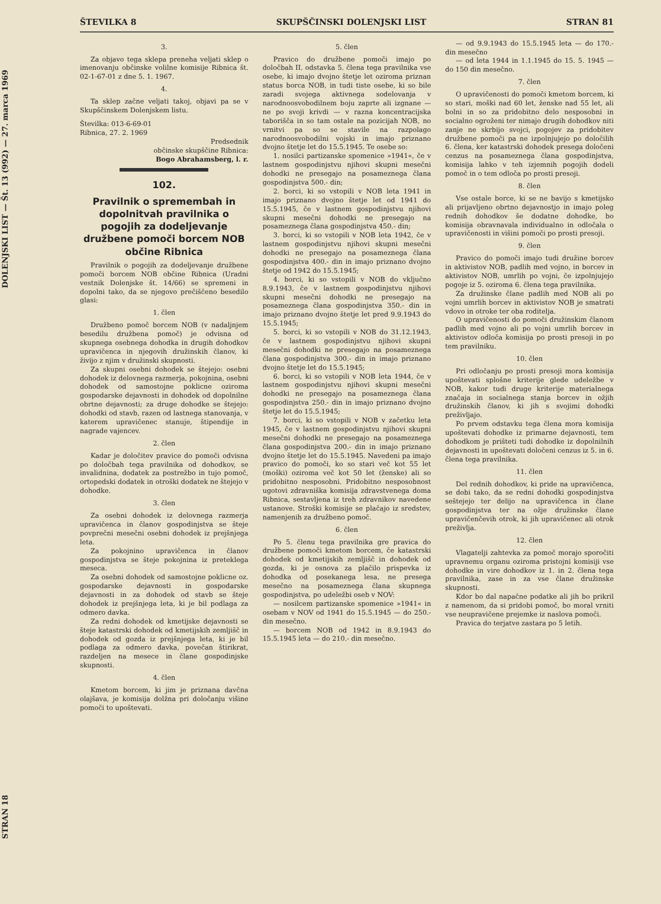STRAN 18 DOLENJSKI LIST — Št. 13 (992) — 27. marca 1969
ŠTEVILKA 8 SKUPŠČINSKI DOLENJSKI LIST STRAN 81
3.
Za objavo tega sklepa preneha veljati sklep o imenovanju občinske volilne komisije Ribnica št. 02-1-67-01 z dne 5. 1. 1967.
4.
Ta sklep začne veljati takoj, objavi pa se v Skupščinskem Dolenjskem listu.
Številka: 013-6-69-01
Ribnica, 27. 2. 1969
Predsednik
občinske skupščine Ribnica:
Bogo Abrahamsberg, l. r.
102.
Pravilnik o spremembah in dopolnitvah pravilnika o pogojih za dodeljevanje družbene pomoči borcem NOB občine Ribnica
Pravilnik o pogojih za dodeljevanje družbene pomoči borcem NOB občine Ribnica (Uradni vestnik Dolenjske št. 14/66) se spremeni in dopolni tako, da se njegovo prečiščeno besedilo glasi:
1. člen
Družbeno pomoč borcem NOB (v nadaljnjem besedilu družbena pomoč) je odvisna od skupnega osebnega dohodka in drugih dohodkov upravičenca in njegovih družinskih članov, ki živijo z njim v družinski skupnosti.
Za skupni osebni dohodek se štejejo: osebni dohodek iz delovnega razmerja, pokojnina, osebni dohodek od samostojne poklicne oziroma gospodarske dejavnosti in dohodek od dopolnilne obrtne dejavnosti; za druge dohodke se štejejo: dohodki od stavb, razen od lastnega stanovanja, v katerem upravičenec stanuje, štipendije in nagrade vajencev.
2. člen
Kadar je določitev pravice do pomoči odvisna po določbah tega pravilnika od dohodkov, se invalidnina, dodatek za postrežbo in tujo pomoč, ortopedski dodatek in otroški dodatek ne štejejo v dohodke.
3. člen
Za osebni dohodek iz delovnega razmerja upravičenca in članov gospodinjstva se šteje povprečni mesečni osebni dohodek iz prejšnjega leta.
Za pokojnino upravičenca in članov gospodinjstva se šteje pokojnina iz preteklega meseca.
Za osebni dohodek od samostojne poklicne oz. gospodarske dejavnosti in gospodarske dejavnosti in za dohodek od stavb se šteje dohodek iz prejšnjega leta, ki je bil podlaga za odmero davka.
Za redni dohodek od kmetijske dejavnosti se šteje katastrski dohodek od kmetijskih zemljišč in dohodek od gozda iz prejšnjega leta, ki je bil podlaga za odmero davka, povečan štirikrat, razdeljen na mesece in člane gospodinjske skupnosti.
4. člen
Kmetom borcem, ki jim je priznana davčna olajšava, je komisija dolžna pri določanju višine pomoči to upoštevati.
5. člen
Pravico do družbene pomoči imajo po določbah II. odstavka 5. člena tega pravilnika vse osebe, ki imajo dvojno štetje let oziroma priznan status borca NOB, in tudi tiste osebe, ki so bile zaradi svojega aktivnega sodelovanja v narodnoosvobodilnem boju zaprte ali izgnane — ne po svoji krivdi — v razna koncentracijska taborišča in so tam ostale na pozicijah NOB, no vrnitvi pa so se stavile na razpolago narodnoosvobodilni vojski in imajo priznano dvojno štetje let do 15.5.1945. Te osebe so:
1. nosilci partizanske spomenice »1941«, če v lastnem gospodinjstvu njihovi skupni mesečni dohodki ne presegajo na posameznega člana gospodinjstva 500.- din;
2. borci, ki so vstopili v NOB leta 1941 in imajo priznano dvojno štetje let od 1941 do 15.5.1945, če v lastnem gospodinjstvu njihovi skupni mesečni dohodki ne presegajo na posameznega člana gospodinjstva 450.- din;
3. borci, ki so vstopili v NOB leta 1942, če v lastnem gospodinjstvu njihovi skupni mesečni dohodki ne presegajo na posameznega člana gospodinjstva 400.- din in imajo priznano dvojno štetje od 1942 do 15.5.1945;
4. borci, ki so vstopili v NOB do vključno 8.9.1943, če v lastnem gospodinjstvu njihovi skupni mesečni dohodki ne presegajo na posameznega člana gospodinjstva 350.- din in imajo priznano dvojno štetje let pred 9.9.1943 do 15.5.1945;
5. borci, ki so vstopili v NOB do 31.12.1943, če v lastnem gospodinjstvu njihovi skupni mesečni dohodki ne presegajo na posameznega člana gospodinjstva 300.- din in imajo priznano dvojno štetje let do 15.5.1945;
6. borci, ki so vstopili v NOB leta 1944, če v lastnem gospodinjstvu njihovi skupni mesečni dohodki ne presegajo na posameznega člana gospodinjstva 250.- din in imajo priznano dvojno štetje let do 15.5.1945;
7. borci, ki so vstopili v NOB v začetku leta 1945, če v lastnem gospodinjstvu njihovi skupni mesečni dohodki ne presegajo na posameznega člana gospodinjstva 200.- din in imajo priznano dvojno štetje let do 15.5.1945. Navedeni pa imajo pravico do pomoči, ko so stari več kot 55 let (moški) oziroma več kot 50 let (ženske) ali so pridobitno nesposobni. Pridobitno nesposobnost ugotovi zdravniška komisija zdravstvenega doma Ribnica, sestavljena iz treh zdravnikov navedene ustanove. Stroški komisije se plačajo iz sredstev, namenjenih za družbeno pomoč.
6. člen
Po 5. členu tega pravilnika gre pravica do družbene pomoči kmetom borcem, če katastrski dohodek od kmetijskih zemljišč in dohodek od gozda, ki je osnova za plačilo prispevka iz dohodka od posekanega lesa, ne presega mesečno na posameznega člana skupnega gospodinjstva, po udeležbi oseb v NOV:
— nosilcem partizanske spomenice »1941« in osebam v NOV od 1941 do 15.5.1945 — do 250.- din mesečno.
— borcem NOB od 1942 in 8.9.1943 do 15.5.1945 leta — do 210.- din mesečno.
— od 9.9.1943 do 15.5.1945 leta — do 170.- din mesečno
— od leta 1944 in 1.1.1945 do 15. 5. 1945 — do 150 din mesečno.
7. člen
O upravičenosti do pomoči kmetom borcem, ki so stari, moški nad 60 let, ženske nad 55 let, ali bolni in so za pridobitno delo nesposobni in socialno ogroženi ter nimajo drugih dohodkov niti zanje ne skrbijo svojci, pogojev za pridobitev družbene pomoči pa ne izpolnjujejo po določilih 6. člena, ker katastrski dohodek presega določeni cenzus na posameznega člana gospodinjstva, komisija lahko v teh izjemnih pogojih dodeli pomoč in o tem odloča po prosti presoji.
8. člen
Vse ostale borce, ki se ne bavijo s kmetijsko ali prijavljeno obrtno dejavnostjo in imajo poleg rednih dohodkov še dodatne dohodke, bo komisija obravnavala individualno in odločala o upravičenosti in višini pomoči po prosti presoji.
9. člen
Pravico do pomoči imajo tudi družine borcev in aktivistov NOB, padlih med vojno, in borcev in aktivistov NOB, umrlih po vojni, če izpolnjujejo pogoje iz 5. oziroma 6. člena tega pravilnika.
Za družinske člane padlih med NOB ali po vojni umrlih borcev in aktivistov NOB je smatrati vdovo in otroke ter oba roditelja.
O upravičenosti do pomoči družinskim članom padlih med vojno ali po vojni umrlih borcev in aktivistov odloča komisija po prosti presoji in po tem pravilniku.
10. člen
Pri odločanju po prosti presoji mora komisija upoštevati splošne kriterije glede udeležbe v NOB, kakor tudi druge kriterije materialnega značaja in socialnega stanja borcev in ožjih družinskih članov, ki jih s svojimi dohodki preživljajo.
Po prvem odstavku tega člena mora komisija upoštevati dohodke iz primarne dejavnosti, tem dohodkom je prišteti tudi dohodke iz dopolnilnih dejavnosti in upoštevati določeni cenzus iz 5. in 6. člena tega pravilnika.
11. člen
Del rednih dohodkov, ki pride na upravičenca, se dobi tako, da se redni dohodki gospodinjstva seštejejo ter delijo na upravičenca in člane gospodinjstva ter na ožje družinske člane upravičenčevih otrok, ki jih upravičenec ali otrok preživlja.
12. člen
Vlagatelji zahtevka za pomoč morajo sporočiti upravnemu organu oziroma pristojni komisiji vse dohodke in vire dohodkov iz 1. in 2. člena tega pravilnika, zase in za vse člane družinske skupnosti.
Kdor bo dal napačne podatke ali jih bo prikril z namenom, da si pridobi pomoč, bo moral vrniti vse neupravičene prejemke iz naslova pomoči.
Pravica do terjatve zastara po 5 letih.